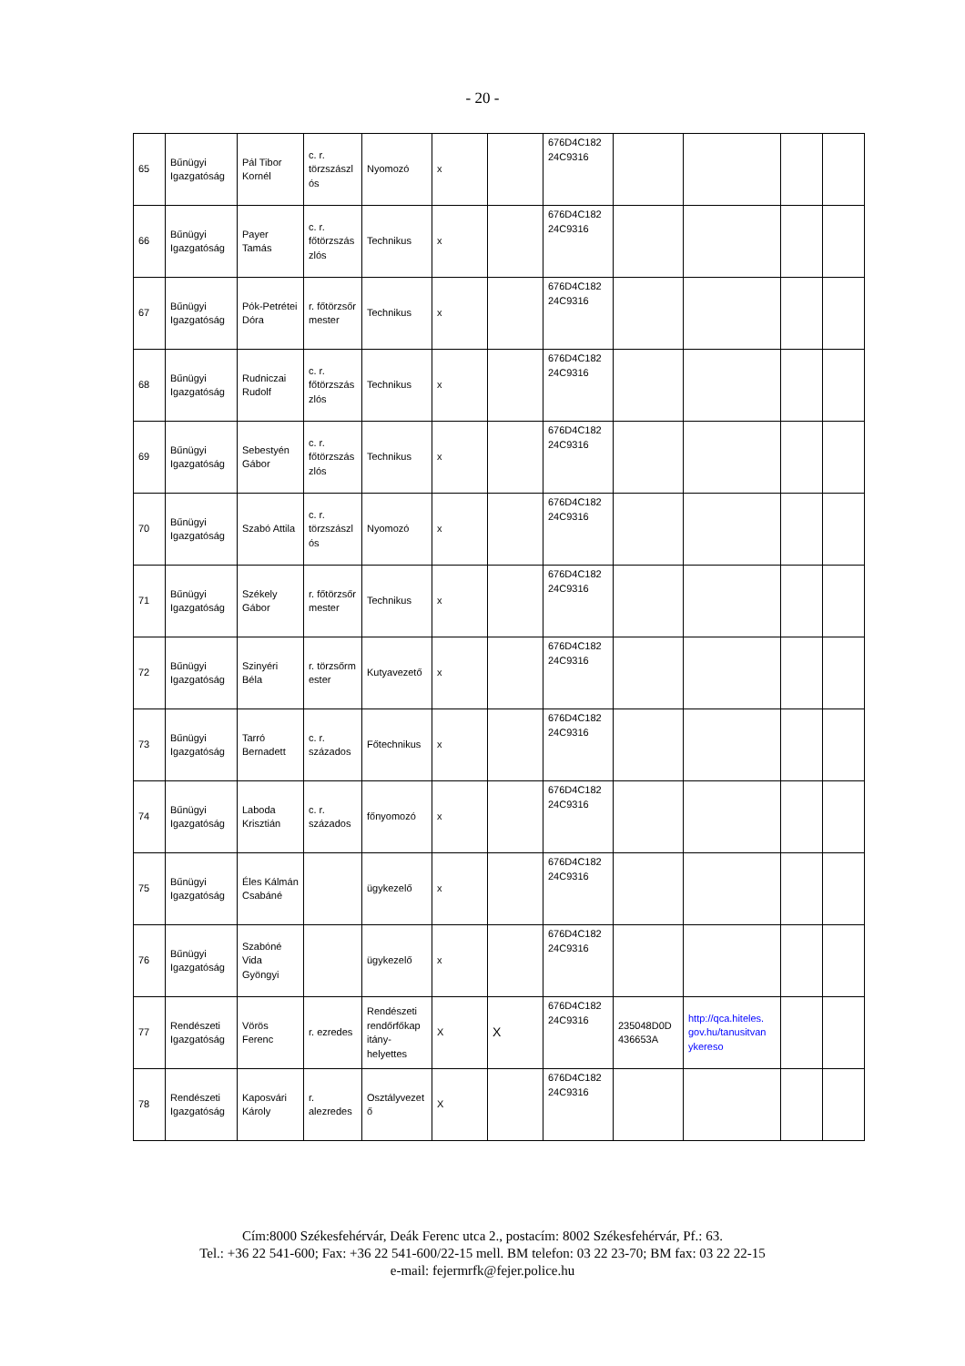- 20 -
| 65 | Bűnügyi Igazgatóság | Pál Tibor Kornél | c. r. törzszászl ós | Nyomozó | x | | 676D4C182 24C9316 | | | | |
| 66 | Bűnügyi Igazgatóság | Payer Tamás | c. r. főtörzszás zlós | Technikus | x | | 676D4C182 24C9316 | | | | |
| 67 | Bűnügyi Igazgatóság | Pók-Petrétei Dóra | r. főtörzsőr mester | Technikus | x | | 676D4C182 24C9316 | | | | |
| 68 | Bűnügyi Igazgatóság | Rudniczai Rudolf | c. r. főtörzszás zlós | Technikus | x | | 676D4C182 24C9316 | | | | |
| 69 | Bűnügyi Igazgatóság | Sebestyén Gábor | c. r. főtörzszás zlós | Technikus | x | | 676D4C182 24C9316 | | | | |
| 70 | Bűnügyi Igazgatóság | Szabó Attila | c. r. törzszászl ós | Nyomozó | x | | 676D4C182 24C9316 | | | | |
| 71 | Bűnügyi Igazgatóság | Székely Gábor | r. főtörzsőr mester | Technikus | x | | 676D4C182 24C9316 | | | | |
| 72 | Bűnügyi Igazgatóság | Szinyéri Béla | r. törzsőrm ester | Kutyavezető | x | | 676D4C182 24C9316 | | | | |
| 73 | Bűnügyi Igazgatóság | Tarró Bernadett | c. r. százados | Főtechnikus | x | | 676D4C182 24C9316 | | | | |
| 74 | Bűnügyi Igazgatóság | Laboda Krisztián | c. r. százados | főnyomozó | x | | 676D4C182 24C9316 | | | | |
| 75 | Bűnügyi Igazgatóság | Éles Kálmán Csabáné | | ügykezelő | x | | 676D4C182 24C9316 | | | | |
| 76 | Bűnügyi Igazgatóság | Szabóné Vida Gyöngyi | | ügykezelő | x | | 676D4C182 24C9316 | | | | |
| 77 | Rendészeti Igazgatóság | Vörös Ferenc | r. ezredes | Rendészeti rendőrfőkap itány-helyettes | X | X | 676D4C182 24C9316 | 235048D0D 436653A | http://qca.hiteles. gov.hu/tanusitvan ykereso | | |
| 78 | Rendészeti Igazgatóság | Kaposvári Károly | r. alezredes | Osztályvezet ő | X | | 676D4C182 24C9316 | | | | |
Cím:8000 Székesfehérvár, Deák Ferenc utca 2., postacím: 8002 Székesfehérvár, Pf.: 63.
Tel.: +36 22 541-600; Fax: +36 22 541-600/22-15 mell. BM telefon: 03 22 23-70; BM fax: 03 22 22-15
e-mail: fejermrfk@fejer.police.hu